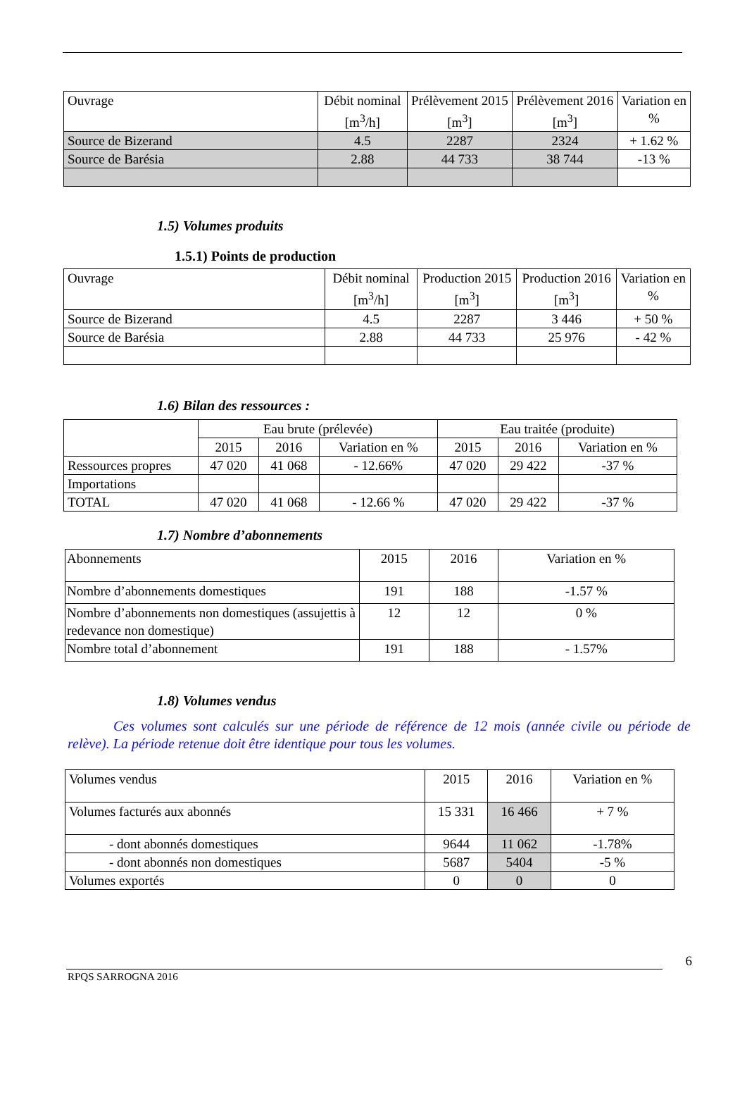| Ouvrage | Débit nominal [m<sup>3</sup>/h] | Prélèvement 2015 [m<sup>3</sup>] | Prélèvement 2016 [m<sup>3</sup>] | Variation en % |
| --- | --- | --- | --- | --- |
| Source de Bizerand | 4.5 | 2287 | 2324 | + 1.62 % |
| Source de Barésia | 2.88 | 44 733 | 38 744 | -13 % |
1.5) Volumes produits
1.5.1) Points de production
| Ouvrage | Débit nominal [m<sup>3</sup>/h] | Production 2015 [m<sup>3</sup>] | Production 2016 [m<sup>3</sup>] | Variation en % |
| --- | --- | --- | --- | --- |
| Source de Bizerand | 4.5 | 2287 | 3 446 | + 50 % |
| Source de Barésia | 2.88 | 44 733 | 25 976 | - 42 % |
1.6) Bilan des ressources :
| | Eau brute (prélevée) | | | Eau traitée (produite) | | |
| | 2015 | 2016 | Variation en % | 2015 | 2016 | Variation en % |
| Ressources propres | 47 020 | 41 068 | - 12.66% | 47 020 | 29 422 | -37 % |
| Importations | | | | | | |
| TOTAL | 47 020 | 41 068 | - 12.66 % | 47 020 | 29 422 | -37 % |
1.7) Nombre d’abonnements
| Abonnements | 2015 | 2016 | Variation en % |
| Nombre d’abonnements domestiques | 191 | 188 | -1.57 % |
| Nombre d’abonnements non domestiques (assujettis à redevance non domestique) | 12 | 12 | 0 % |
| Nombre total d’abonnement | 191 | 188 | - 1.57% |
1.8) Volumes vendus
Ces volumes sont calculés sur une période de référence de 12 mois (année civile ou période de relève). La période retenue doit être identique pour tous les volumes.
| Volumes vendus | 2015 | 2016 | Variation en % |
| Volumes facturés aux abonnés | 15 331 | 16 466 | + 7 % |
| - dont abonnés domestiques | 9644 | 11 062 | -1.78% |
| - dont abonnés non domestiques | 5687 | 5404 | -5 % |
| Volumes exportés | 0 | 0 | 0 |
6
RPQS SARROGNA 2016